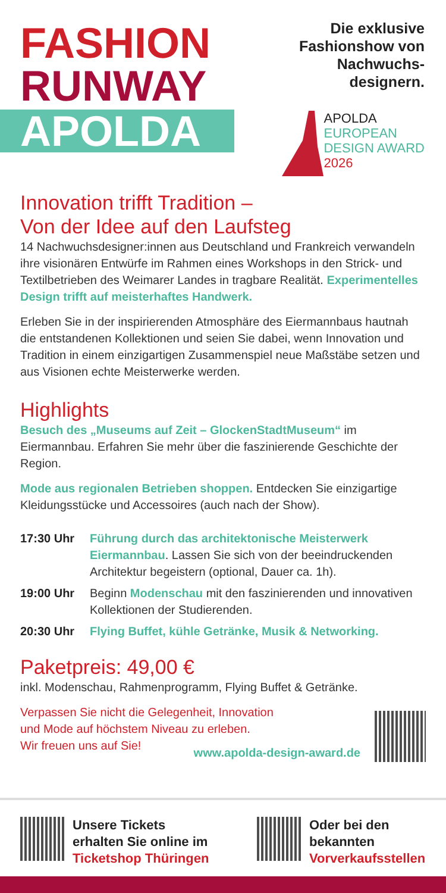FASHION
RUNWAY
APOLDA
Die exklusive
Fashionshow von
Nachwuchs-
designern.
APOLDA
EUROPEAN
DESIGN AWARD
2026
Innovation trifft Tradition –
Von der Idee auf den Laufsteg
14 Nachwuchsdesigner:innen aus Deutschland und Frankreich verwandeln ihre visionären Entwürfe im Rahmen eines Workshops in den Strick- und Textilbetrieben des Weimarer Landes in tragbare Realität. Experimentelles Design trifft auf meisterhaftes Handwerk.
Erleben Sie in der inspirierenden Atmosphäre des Eiermannbaus hautnah die entstandenen Kollektionen und seien Sie dabei, wenn Innovation und Tradition in einem einzigartigen Zusammenspiel neue Maßstäbe setzen und aus Visionen echte Meisterwerke werden.
Highlights
Besuch des „Museums auf Zeit – GlockenStadtMuseum“ im Eiermannbau. Erfahren Sie mehr über die faszinierende Geschichte der Region.
Mode aus regionalen Betrieben shoppen. Entdecken Sie einzig­artige Kleidungsstücke und Accessoires (auch nach der Show).
17:30 Uhr Führung durch das architektonische Meisterwerk Eiermannbau. Lassen Sie sich von der beeindruckenden Architektur begeistern (optional, Dauer ca. 1h).
19:00 Uhr Beginn Modenschau mit den faszinierenden und innovativen Kollektionen der Studierenden.
20:30 Uhr Flying Buffet, kühle Getränke, Musik & Networking.
Paketpreis: 49,00 €
inkl. Modenschau, Rahmenprogramm, Flying Buffet & Getränke.
Verpassen Sie nicht die Gelegenheit, Innovation
und Mode auf höchstem Niveau zu erleben.
Wir freuen uns auf Sie!
www.apolda-design-award.de
Unsere Tickets
erhalten Sie online im
Ticketshop Thüringen
Oder bei den
bekannten
Vorverkaufsstellen